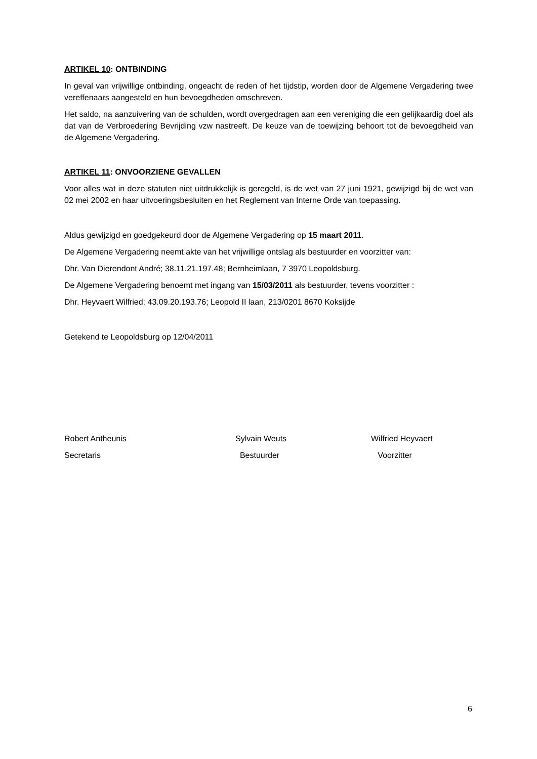ARTIKEL 10: ONTBINDING
In geval van vrijwillige ontbinding, ongeacht de reden of het tijdstip, worden door de Algemene Vergadering twee vereffenaars aangesteld en hun bevoegdheden omschreven.
Het saldo, na aanzuivering van de schulden, wordt overgedragen aan een vereniging die een gelijkaardig doel als dat van de Verbroedering Bevrijding vzw nastreeft. De keuze van de toewijzing behoort tot de bevoegdheid van de Algemene Vergadering.
ARTIKEL 11: ONVOORZIENE GEVALLEN
Voor alles wat in deze statuten niet uitdrukkelijk is geregeld, is de wet van 27 juni 1921, gewijzigd bij de wet van 02 mei 2002 en haar uitvoeringsbesluiten en het Reglement van Interne Orde van toepassing.
Aldus gewijzigd en goedgekeurd door de Algemene Vergadering op 15 maart 2011.
De Algemene Vergadering neemt akte van het vrijwillige ontslag als bestuurder en voorzitter van:
Dhr. Van Dierendont André; 38.11.21.197.48; Bernheimlaan, 7 3970 Leopoldsburg.
De Algemene Vergadering benoemt met ingang van 15/03/2011 als bestuurder, tevens voorzitter :
Dhr. Heyvaert Wilfried; 43.09.20.193.76; Leopold II laan, 213/0201 8670 Koksijde
Getekend te Leopoldsburg op 12/04/2011
Robert Antheunis Sylvain Weuts Wilfried Heyvaert
Secretaris Bestuurder Voorzitter
6